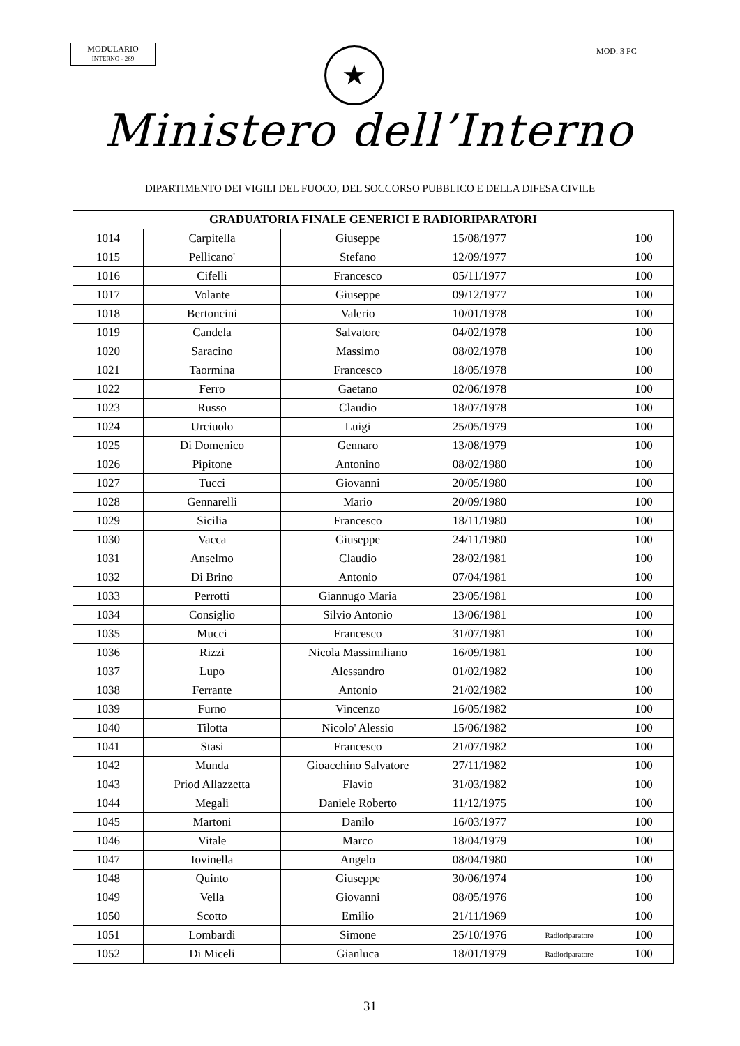MODULARIO
INTERNO - 269
★ MOD. 3 PC
Ministero dell’Interno
DIPARTIMENTO DEI VIGILI DEL FUOCO, DEL SOCCORSO PUBBLICO E DELLA DIFESA CIVILE
| GRADUATORIA FINALE GENERICI E RADIORIPARATORI | | | | | |
| --- | --- | --- | --- | --- | --- |
| 1014 | Carpitella | Giuseppe | 15/08/1977 | | 100 |
| 1015 | Pellicano' | Stefano | 12/09/1977 | | 100 |
| 1016 | Cifelli | Francesco | 05/11/1977 | | 100 |
| 1017 | Volante | Giuseppe | 09/12/1977 | | 100 |
| 1018 | Bertoncini | Valerio | 10/01/1978 | | 100 |
| 1019 | Candela | Salvatore | 04/02/1978 | | 100 |
| 1020 | Saracino | Massimo | 08/02/1978 | | 100 |
| 1021 | Taormina | Francesco | 18/05/1978 | | 100 |
| 1022 | Ferro | Gaetano | 02/06/1978 | | 100 |
| 1023 | Russo | Claudio | 18/07/1978 | | 100 |
| 1024 | Urciuolo | Luigi | 25/05/1979 | | 100 |
| 1025 | Di Domenico | Gennaro | 13/08/1979 | | 100 |
| 1026 | Pipitone | Antonino | 08/02/1980 | | 100 |
| 1027 | Tucci | Giovanni | 20/05/1980 | | 100 |
| 1028 | Gennarelli | Mario | 20/09/1980 | | 100 |
| 1029 | Sicilia | Francesco | 18/11/1980 | | 100 |
| 1030 | Vacca | Giuseppe | 24/11/1980 | | 100 |
| 1031 | Anselmo | Claudio | 28/02/1981 | | 100 |
| 1032 | Di Brino | Antonio | 07/04/1981 | | 100 |
| 1033 | Perrotti | Giannugo Maria | 23/05/1981 | | 100 |
| 1034 | Consiglio | Silvio Antonio | 13/06/1981 | | 100 |
| 1035 | Mucci | Francesco | 31/07/1981 | | 100 |
| 1036 | Rizzi | Nicola Massimiliano | 16/09/1981 | | 100 |
| 1037 | Lupo | Alessandro | 01/02/1982 | | 100 |
| 1038 | Ferrante | Antonio | 21/02/1982 | | 100 |
| 1039 | Furno | Vincenzo | 16/05/1982 | | 100 |
| 1040 | Tilotta | Nicolo' Alessio | 15/06/1982 | | 100 |
| 1041 | Stasi | Francesco | 21/07/1982 | | 100 |
| 1042 | Munda | Gioacchino Salvatore | 27/11/1982 | | 100 |
| 1043 | Priod Allazzetta | Flavio | 31/03/1982 | | 100 |
| 1044 | Megali | Daniele Roberto | 11/12/1975 | | 100 |
| 1045 | Martoni | Danilo | 16/03/1977 | | 100 |
| 1046 | Vitale | Marco | 18/04/1979 | | 100 |
| 1047 | Iovinella | Angelo | 08/04/1980 | | 100 |
| 1048 | Quinto | Giuseppe | 30/06/1974 | | 100 |
| 1049 | Vella | Giovanni | 08/05/1976 | | 100 |
| 1050 | Scotto | Emilio | 21/11/1969 | | 100 |
| 1051 | Lombardi | Simone | 25/10/1976 | Radioriparatore | 100 |
| 1052 | Di Miceli | Gianluca | 18/01/1979 | Radioriparatore | 100 |
31